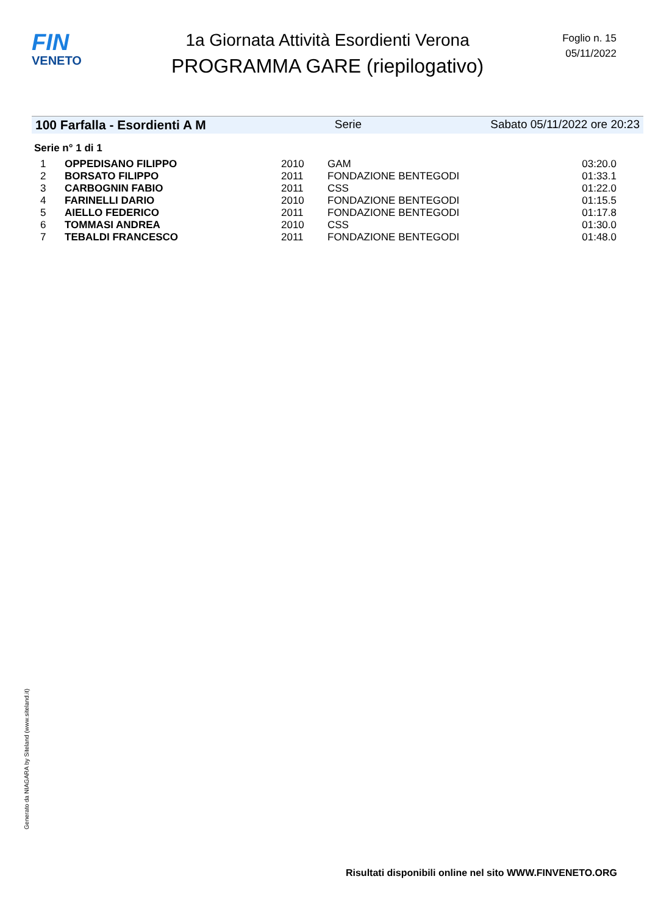FIN
VENETO
1a Giornata Attività Esordienti Verona
PROGRAMMA GARE (riepilogativo)
Foglio n. 15
05/11/2022
100 Farfalla - Esordienti A M Serie Sabato 05/11/2022 ore 20:23
Serie n° 1 di 1
| 1 | OPPEDISANO FILIPPO | 2010 | GAM | 03:20.0 |
| 2 | BORSATO FILIPPO | 2011 | FONDAZIONE BENTEGODI | 01:33.1 |
| 3 | CARBOGNIN FABIO | 2011 | CSS | 01:22.0 |
| 4 | FARINELLI DARIO | 2010 | FONDAZIONE BENTEGODI | 01:15.5 |
| 5 | AIELLO FEDERICO | 2011 | FONDAZIONE BENTEGODI | 01:17.8 |
| 6 | TOMMASI ANDREA | 2010 | CSS | 01:30.0 |
| 7 | TEBALDI FRANCESCO | 2011 | FONDAZIONE BENTEGODI | 01:48.0 |
Generato da NIAGARA by Siteland (www.siteland.it)
Risultati disponibili online nel sito WWW.FINVENETO.ORG